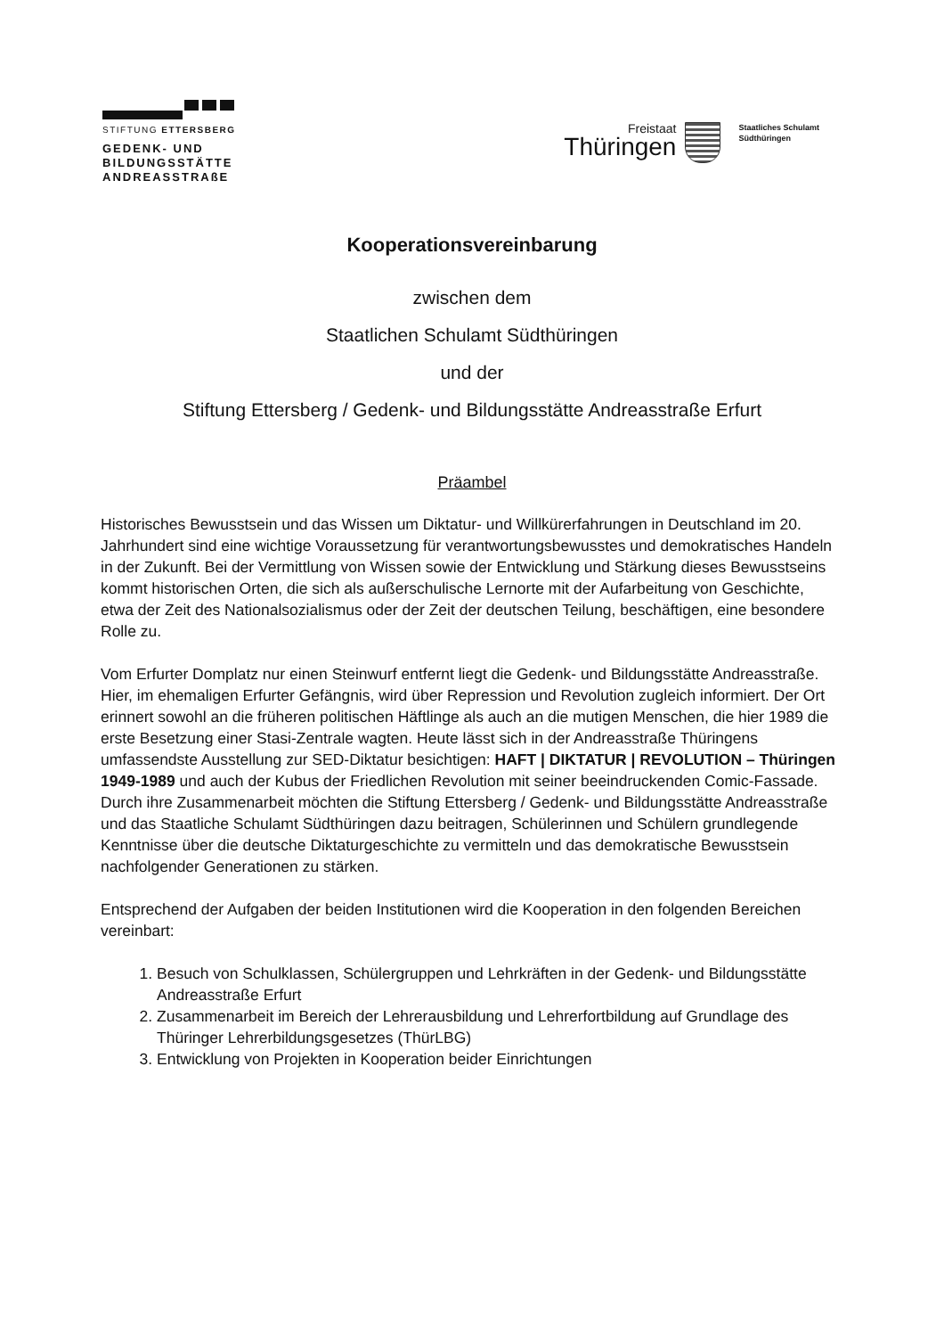STIFTUNG ETTERSBERG
GEDENK- UND
BILDUNGSSTÄTTE
ANDREASSTRAßE
Freistaat
Thüringen
Staatliches Schulamt
Südthüringen
Kooperationsvereinbarung
zwischen dem
Staatlichen Schulamt Südthüringen
und der
Stiftung Ettersberg / Gedenk- und Bildungsstätte Andreasstraße Erfurt
Präambel
Historisches Bewusstsein und das Wissen um Diktatur- und Willkürerfahrungen in Deutschland im 20. Jahrhundert sind eine wichtige Voraussetzung für verantwortungs­bewusstes und demokratisches Handeln in der Zukunft. Bei der Vermittlung von Wissen sowie der Entwicklung und Stärkung dieses Bewusstseins kommt historischen Orten, die sich als außerschulische Lernorte mit der Aufarbeitung von Geschichte, etwa der Zeit des Nationalsozialismus oder der Zeit der deutschen Teilung, beschäftigen, eine besondere Rolle zu.
Vom Erfurter Domplatz nur einen Steinwurf entfernt liegt die Gedenk- und Bildungsstätte Andreasstraße. Hier, im ehemaligen Erfurter Gefängnis, wird über Repression und Revolution zugleich informiert. Der Ort erinnert sowohl an die früheren politischen Häftlinge als auch an die mutigen Menschen, die hier 1989 die erste Besetzung einer Stasi-Zentrale wagten. Heute lässt sich in der Andreasstraße Thüringens umfassendste Ausstellung zur SED-Diktatur besichtigen: HAFT | DIKTATUR | REVOLUTION – Thüringen 1949-1989 und auch der Kubus der Friedlichen Revolution mit seiner beeindruckenden Comic-Fassade. Durch ihre Zusammenarbeit möchten die Stiftung Ettersberg / Gedenk- und Bildungsstätte Andreasstraße und das Staatliche Schulamt Südthüringen dazu beitragen, Schülerinnen und Schülern grundlegende Kenntnisse über die deutsche Diktaturgeschichte zu vermitteln und das demokratische Bewusstsein nachfolgender Generationen zu stärken.
Entsprechend der Aufgaben der beiden Institutionen wird die Kooperation in den folgenden Bereichen vereinbart:
1. Besuch von Schulklassen, Schülergruppen und Lehrkräften in der Gedenk- und Bildungsstätte Andreasstraße Erfurt
2. Zusammenarbeit im Bereich der Lehrerausbildung und Lehrerfortbildung auf Grundlage des Thüringer Lehrerbildungsgesetzes (ThürLBG)
3. Entwicklung von Projekten in Kooperation beider Einrichtungen